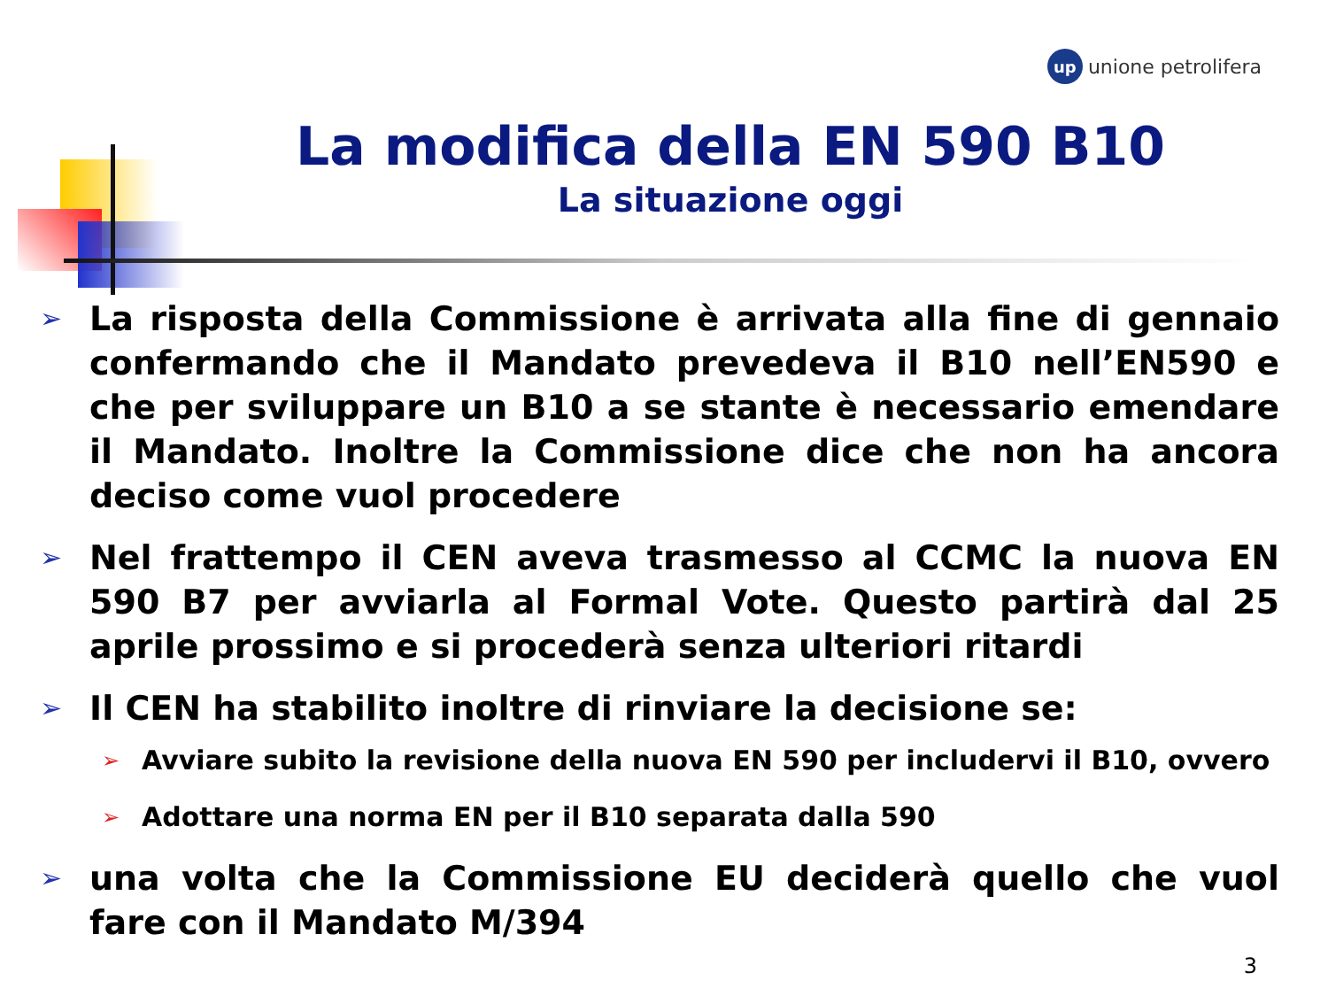up unione petrolifera
La modifica della EN 590 B10
La situazione oggi
➢ La risposta della Commissione è arrivata alla fine di gennaio confermando che il Mandato prevedeva il B10 nell’EN590 e che per sviluppare un B10 a se stante è necessario emendare il Mandato. Inoltre la Commissione dice che non ha ancora deciso come vuol procedere
➢ Nel frattempo il CEN aveva trasmesso al CCMC la nuova EN 590 B7 per avviarla al Formal Vote. Questo partirà dal 25 aprile prossimo e si procederà senza ulteriori ritardi
➢ Il CEN ha stabilito inoltre di rinviare la decisione se:
➢ Avviare subito la revisione della nuova EN 590 per includervi il B10, ovvero
➢ Adottare una norma EN per il B10 separata dalla 590
➢ una volta che la Commissione EU deciderà quello che vuol fare con il Mandato M/394
3